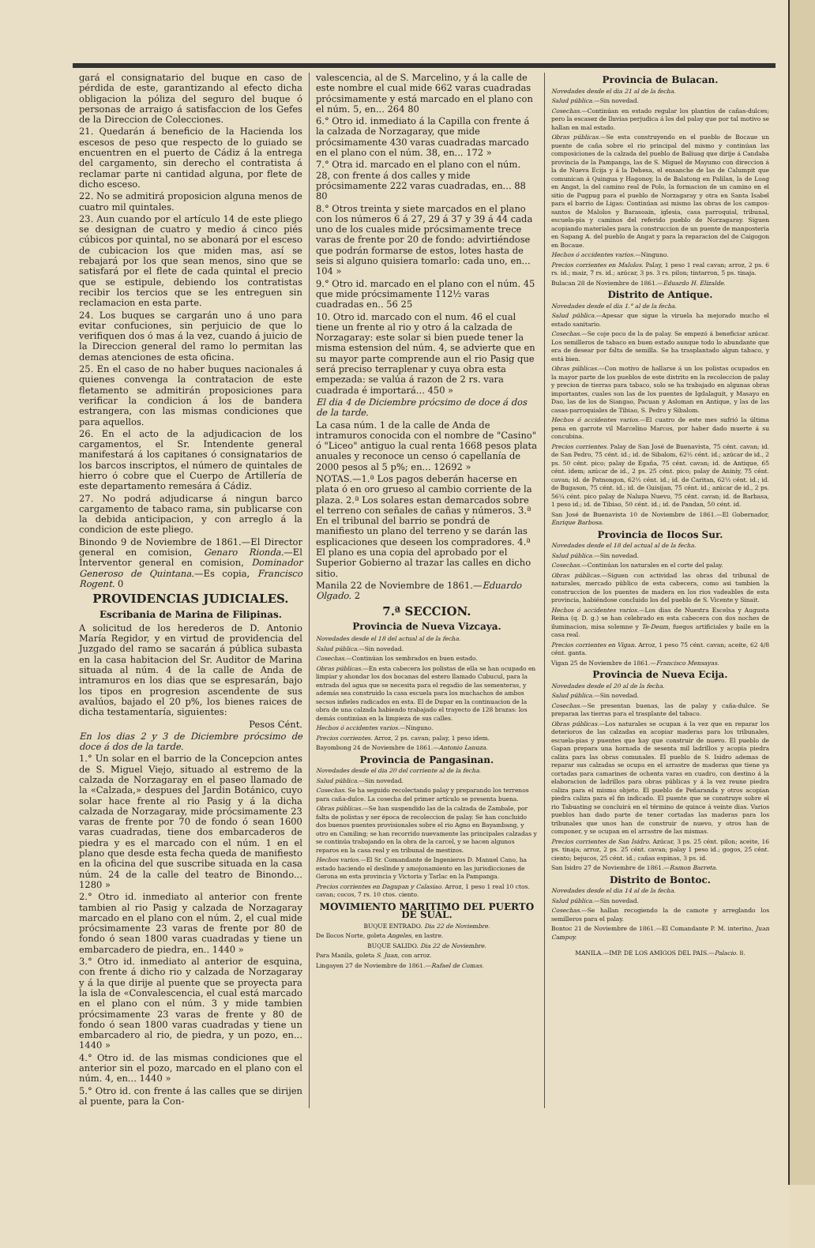gará el consignatario del buque en caso de pérdida de este, garantizando al efecto dicha obligacion la póliza del seguro del buque ó personas de arraigo á satisfaccion de los Gefes de la Direccion de Colecciones.
21. Quedarán á beneficio de la Hacienda los escesos de peso que respecto de lo guiado se encuentren en el puerto de Cádiz á la entrega del cargamento, sin derecho el contratista á reclamar parte ni cantidad alguna, por flete de dicho esceso.
22. No se admitirá proposicion alguna menos de cuatro mil quintales.
23. Aun cuando por el artículo 14 de este pliego se designan de cuatro y medio á cinco piés cúbicos por quintal, no se abonará por el esceso de cubicacion los que miden mas, así se rebajará por los que sean menos, sino que se satisfará por el flete de cada quintal el precio que se estipule, debiendo los contratistas recibir los tercios que se les entreguen sin reclamacion en esta parte.
24. Los buques se cargarán uno á uno para evitar confuciones, sin perjuicio de que lo verifiquen dos ó mas á la vez, cuando á juicio de la Direccion general del ramo lo permitan las demas atenciones de esta oficina.
25. En el caso de no haber buques nacionales á quienes convenga la contratacion de este fletamento se admitirán proposiciones para verificar la condicion á los de bandera estrangera, con las mismas condiciones que para aquellos.
26. En el acto de la adjudicacion de los cargamentos, el Sr. Intendente general manifestará á los capitanes ó consignatarios de los barcos inscriptos, el número de quintales de hierro ó cobre que el Cuerpo de Artillería de este departamento remesára á Cádiz.
27. No podrá adjudicarse á ningun barco cargamento de tabaco rama, sin publicarse con la debida anticipacion, y con arreglo á la condicion de este pliego.
Binondo 9 de Noviembre de 1861.—El Director general en comision, Genaro Rionda.—El Interventor general en comision, Dominador Generoso de Quintana.—Es copia, Francisco Rogent. 0
PROVIDENCIAS JUDICIALES.
Escribania de Marina de Filipinas.
A solicitud de los herederos de D. Antonio María Regidor, y en virtud de providencia del Juzgado del ramo se sacarán á pública subasta en la casa habitacion del Sr. Auditor de Marina situada al núm. 4 de la calle de Anda de intramuros en los dias que se espresarán, bajo los tipos en progresion ascendente de sus avalúos, bajado el 20 p%, los bienes raices de dicha testamentaría, siguientes:
Pesos Cént.
En los dias 2 y 3 de Diciembre prócsimo de doce á dos de la tarde.
1.° Un solar en el barrio de la Concepcion antes de S. Miguel Viejo, situado al estremo de la calzada de Norzagaray en el paseo llamado de la «Calzada,» despues del Jardin Botánico, cuyo solar hace frente al rio Pasig y á la dicha calzada de Norzagaray, mide prócsimamente 23 varas de frente por 70 de fondo ó sean 1600 varas cuadradas, tiene dos embarcaderos de piedra y es el marcado con el núm. 1 en el plano que desde esta fecha queda de manifiesto en la oficina del que suscribe situada en la casa núm. 24 de la calle del teatro de Binondo... 1280 »
2.° Otro id. inmediato al anterior con frente tambien al rio Pasig y calzada de Norzagaray marcado en el plano con el núm. 2, el cual mide prócsimamente 23 varas de frente por 80 de fondo ó sean 1800 varas cuadradas y tiene un embarcadero de piedra, en.. 1440 »
3.° Otro id. inmediato al anterior de esquina, con frente á dicho rio y calzada de Norzagaray y á la que dirije al puente que se proyecta para la isla de «Convalescencia, el cual está marcado en el plano con el núm. 3 y mide tambien prócsimamente 23 varas de frente y 80 de fondo ó sean 1800 varas cuadradas y tiene un embarcadero al rio, de piedra, y un pozo, en... 1440 »
4.° Otro id. de las mismas condiciones que el anterior sin el pozo, marcado en el plano con el núm. 4, en... 1440 »
5.° Otro id. con frente á las calles que se dirijen al puente, para la Con-
valescencia, al de S. Marcelino, y á la calle de este nombre el cual mide 662 varas cuadradas prócsimamente y está marcado en el plano con el núm. 5, en... 264 80
6.° Otro id. inmediato á la Capilla con frente á la calzada de Norzagaray, que mide prócsimamente 430 varas cuadradas marcado en el plano con el núm. 38, en... 172 »
7.° Otra id. marcado en el plano con el núm. 28, con frente á dos calles y mide prócsimamente 222 varas cuadradas, en... 88 80
8.° Otros treinta y siete marcados en el plano con los números 6 á 27, 29 á 37 y 39 á 44 cada uno de los cuales mide prócsimamente trece varas de frente por 20 de fondo: advirtiéndose que podrán formarse de estos, lotes hasta de seis si alguno quisiera tomarlo: cada uno, en... 104 »
9.° Otro id. marcado en el plano con el núm. 45 que mide prócsimamente 112½ varas cuadradas en.. 56 25
10. Otro id. marcado con el num. 46 el cual tiene un frente al rio y otro á la calzada de Norzagaray: este solar si bien puede tener la misma estension del núm. 4, se advierte que en su mayor parte comprende aun el rio Pasig que será preciso terraplenar y cuya obra esta empezada: se valúa á razon de 2 rs. vara cuadrada é importará... 450 »
El dia 4 de Diciembre prócsimo de doce á dos de la tarde.
La casa núm. 1 de la calle de Anda de intramuros conocida con el nombre de "Casino" ó "Liceo" antiguo la cual renta 1668 pesos plata anuales y reconoce un censo ó capellanía de 2000 pesos al 5 p%; en... 12692 »
NOTAS.—1.ª Los pagos deberán hacerse en plata ó en oro grueso al cambio corriente de la plaza. 2.ª Los solares estan demarcados sobre el terreno con señales de cañas y números. 3.ª En el tribunal del barrio se pondrá de manifiesto un plano del terreno y se darán las esplicaciones que deseen los compradores. 4.ª El plano es una copia del aprobado por el Superior Gobierno al trazar las calles en dicho sitio.
Manila 22 de Noviembre de 1861.—Eduardo Olgado. 2
7.ª SECCION.
Provincia de Nueva Vizcaya.
Novedades desde el 18 del actual al de la fecha.
Salud pública.—Sin novedad.
Cosechas.—Continúan los sembrados en buen estado.
Obras públicas.—En esta cabecera los polistas de ella se han ocupado en limpiar y ahondar los dos bocanas del estero llamado Cubucul, para la entrada del agua que se necesita para el regadio de las sementeras, y además sea construido la casa escuela para los muchachos de ambos secsos infieles radicados en esta. El de Dupar en la continuacion de la obra de una calzada habiendo trabajado el trayecto de 128 brazas: los demás continúan en la limpieza de sus calles.
Hechos ó accidentes varios.—Ninguno.
Precios corrientes. Arroz, 2 ps. cavan; palay, 1 peso idem.
Bayombong 24 de Noviembre de 1861.—Antonio Lanuza.
Provincia de Pangasinan.
Novedades desde el dia 20 del corriente al de la fecha.
Salud pública.—Sin novedad.
Cosechas. Se ha seguido recolectando palay y preparando los terrenos para caña-dulce. La cosecha del primer artículo se presenta buena.
Obras públicas.—Se han suspendido las de la calzada de Zambale, por falta de polistas y ser época de recoleccion de palay. Se han concluido dos buenos puentes provisionales sobre el rio Agno en Bayambang, y otro en Camiling; se han recorrido nuevamente las principales calzadas y se continúa trabajando en la obra de la carcel, y se hacen algunos reparos en la casa real y en tribunal de mestizos.
Hechos varios.—El Sr. Comandante de Ingenieros D. Manuel Cano, ha estado haciendo el deslinde y amojonamiento en las jurisdicciones de Gerona en esta provincia y Victoria y Tarlac en la Pampanga.
Precios corrientes en Dagupan y Calasiao. Arroz, 1 peso 1 real 10 ctos. cavan; cocos, 7 rs. 10 ctos. ciento.
MOVIMIENTO MARITIMO DEL PUERTO DE SUAL.
BUQUE ENTRADO. Dia 22 de Noviembre.
De Ilocos Norte, goleta Angeles, en lastre.
BUQUE SALIDO. Dia 22 de Noviembre.
Para Manila, goleta S. Juan, con arroz.
Lingayen 27 de Noviembre de 1861.—Rafael de Comas.
Provincia de Bulacan.
Novedades desde el dia 21 al de la fecha.
Salud pública.—Sin novedad.
Cosechas.—Continúan en estado regular los plantíos de cañas-dulces; pero la escasez de lluvias perjudica á los del palay que por tal motivo se hallan en mal estado.
Obras públicas.—Se esta construyendo en el pueblo de Bocaue un puente de caña sobre el rio principal del mismo y continúan las composiciones de la calzada del pueblo de Baliuag que dirije á Candaba provincia de la Pampanga, las de S. Miguel de Mayumo con direccion á la de Nueva Ecija y á la Dehesa, el ensanche de las de Calumpit que comunican á Quingua y Hagonoy, la de Balatong en Palilan, la de Loag en Angat, la del camino real de Polo, la formacion de un camino en el sitio de Pugpug para el pueblo de Norzagaray y otra en Santa Isabel para el barrio de Ligas: Continúan asi mismo las obras de los campos-santos de Malolos y Barasoain, iglesia, casa parroquial, tribunal, escuela-pia y caminos del referido pueblo de Norzagaray. Siguen acopiando materiales para la construccion de un puente de manposteria en Sapang A. del pueblo de Angat y para la reparacion del de Caigogon en Bocaue.
Hechos ó accidentes varios.—Ninguno.
Precios corrientes en Malolos. Palay, 1 peso 1 real cavan; arroz, 2 ps. 6 rs. id.; maiz, 7 rs. id.; azúcar, 3 ps. 3 rs. pilon; tintarron, 5 ps. tinaja.
Bulacan 28 de Noviembre de 1861.—Eduardo H. Elizalde.
Distrito de Antique.
Novedades desde el dia 1.° al de la fecha.
Salud pública.—Apesar que sigue la viruela ha mejorado mucho el estado sanitario.
Cosechas.—Se coje poco de la de palay. Se empezó á beneficiar azúcar. Los semilleros de tabaco en buen estado aunque todo lo abundante que era de desear por falta de semilla. Se ha trasplantado algun tabaco, y está bien.
Obras públicas.—Con motivo de hallarse á un los polistas ocupados en la mayor parte de los pueblos de este distrito en la recoleccion de palay y precion de tierras para tabaco, solo se ha trabajado en algunas obras importantes, cuales son las de los puentes de Igdalaguit, y Masayo en Dao, las de los de Siangao, Pacuan y Asloman en Antique, y las de las casas-parroquiales de Tibiao, S. Pedro y Sibalom.
Hechos ó accidentes varios.—El cuatro de este mes sufrió la última pena en garrote vil Marcelino Marcos, por haber dado muerte á su concubina.
Precios corrientes. Palay de San José de Buenavista, 75 cént. cavan; id. de San Pedro, 75 cént. id.; id. de Sibalom, 62½ cént. id.; azúcar de id., 2 ps. 50 cént. pico; palay de Egaña, 75 cént. cavan; id. de Antique, 65 cént. idem; azúcar de id., 2 ps. 25 cént. pico; palay de Aniniy, 75 cént. cavan; id. de Patnongon, 62½ cént. id.; id. de Caritan, 62½ cént. id.; id. de Bugason, 75 cént. id.; id. de Guisijan, 75 cént. id.; azúcar de id., 2 ps. 56¼ cént. pico palay de Nalupa Nuevo, 75 cént. cavan; id. de Barbasa, 1 peso id.; id. de Tibiao, 50 cént. id.; id. de Pandan, 50 cént. id.
San José de Buenavista 10 de Noviembre de 1861.—El Gobernador, Enrique Barbosa.
Provincia de Ilocos Sur.
Novedades desde el 18 del actual al de la fecha.
Salud pública.—Sin novedad.
Cosechas.—Continúan los naturales en el corte del palay.
Obras públicas.—Siguen con actividad las obras del tribunal de naturales, mercado público de esta cabecera, como asi tambien la construccion de los puentes de madera en los rios vadeables de esta provincia, habiéndose concluido los del pueblo de S. Vicente y Sinait.
Hechos ó accidentes varios.—Los dias de Nuestra Escelsa y Augusta Reina (q. D. g.) se han celebrado en esta cabecera con dos noches de iluminacion, misa solemne y Te-Deum, fuegos artificiales y baile en la casa real.
Precios corrientes en Vigan. Arroz, 1 peso 75 cént. cavan; aceite, 62 4/8 cént. ganta.
Vigan 25 de Noviembre de 1861.—Francisco Mensayas.
Provincia de Nueva Ecija.
Novedades desde el 20 al de la fecha.
Salud pública.—Sin novedad.
Cosechas.—Se presentan buenas, las de palay y caña-dulce. Se preparan las tierras para el trasplante del tabaco.
Obras públicas.—Los naturales se ocupan á la vez que en reparar los deterioros de las calzadas en acopiar maderas para los tribunales, escuela-pias y puentes que hay que construir de nuevo. El pueblo de Gapan prepara una hornada de sesenta mil ladrillos y acopia piedra caliza para las obras comunales. El pueblo de S. Isidro ademas de reparar sus calzadas se ocupa en el arrastre de maderas que tiene ya cortadas para camarines de ochenta varas en cuadro, con destino á la elaboracion de ladrillos para obras públicas y á la vez reune piedra caliza para el mismo objeto. El pueblo de Peñaranda y otros acopian piedra caliza para el fin indicado. El puente que se construye sobre el rio Tabuating se concluirá en el término de quince á veinte dias. Varios pueblos han dado parte de tener cortadas las maderas para los tribunales que unos han de construir de nuevo, y otros han de componer, y se ocupan en el arrastre de las mismas.
Precios corrientes de San Isidro. Azúcar, 3 ps. 25 cént. pilon; aceite, 16 ps. tinaja; arroz, 2 ps. 25 cént. cavan; palay 1 peso id.; gogos, 25 cént. ciento; bejucos, 25 cént. id.; cañas espinas, 3 ps. id.
San Isidro 27 de Noviembre de 1861.—Ramon Barreta.
Distrito de Bontoc.
Novedades desde el dia 14 al de la fecha.
Salud pública.—Sin novedad.
Cosechas.—Se hallan recogiendo la de camote y arreglando los semilleros para el palay.
Bontoc 21 de Noviembre de 1861.—El Comandante P. M. interino, Juan Campoy.
MANILA.—IMP. DE LOS AMIGOS DEL PAIS.—Palacio. 8.